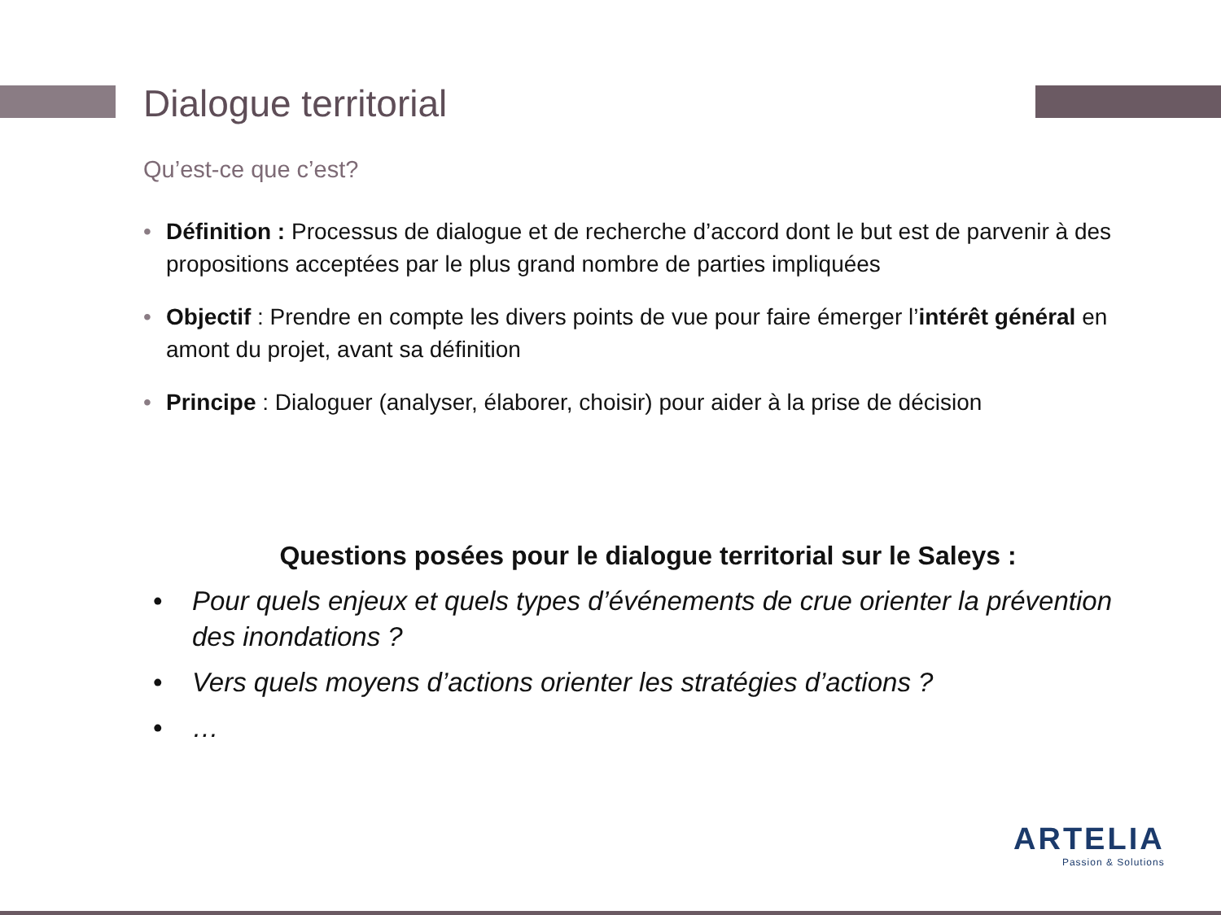Dialogue territorial
Qu’est-ce que c’est?
• Définition : Processus de dialogue et de recherche d’accord dont le but est de parvenir à des propositions acceptées par le plus grand nombre de parties impliquées
• Objectif : Prendre en compte les divers points de vue pour faire émerger l’intérêt général en amont du projet, avant sa définition
• Principe : Dialoguer (analyser, élaborer, choisir) pour aider à la prise de décision
Questions posées pour le dialogue territorial sur le Saleys :
• Pour quels enjeux et quels types d’événements de crue orienter la prévention des inondations ?
• Vers quels moyens d’actions orienter les stratégies d’actions ?
• …
ARTELIA
Passion & Solutions